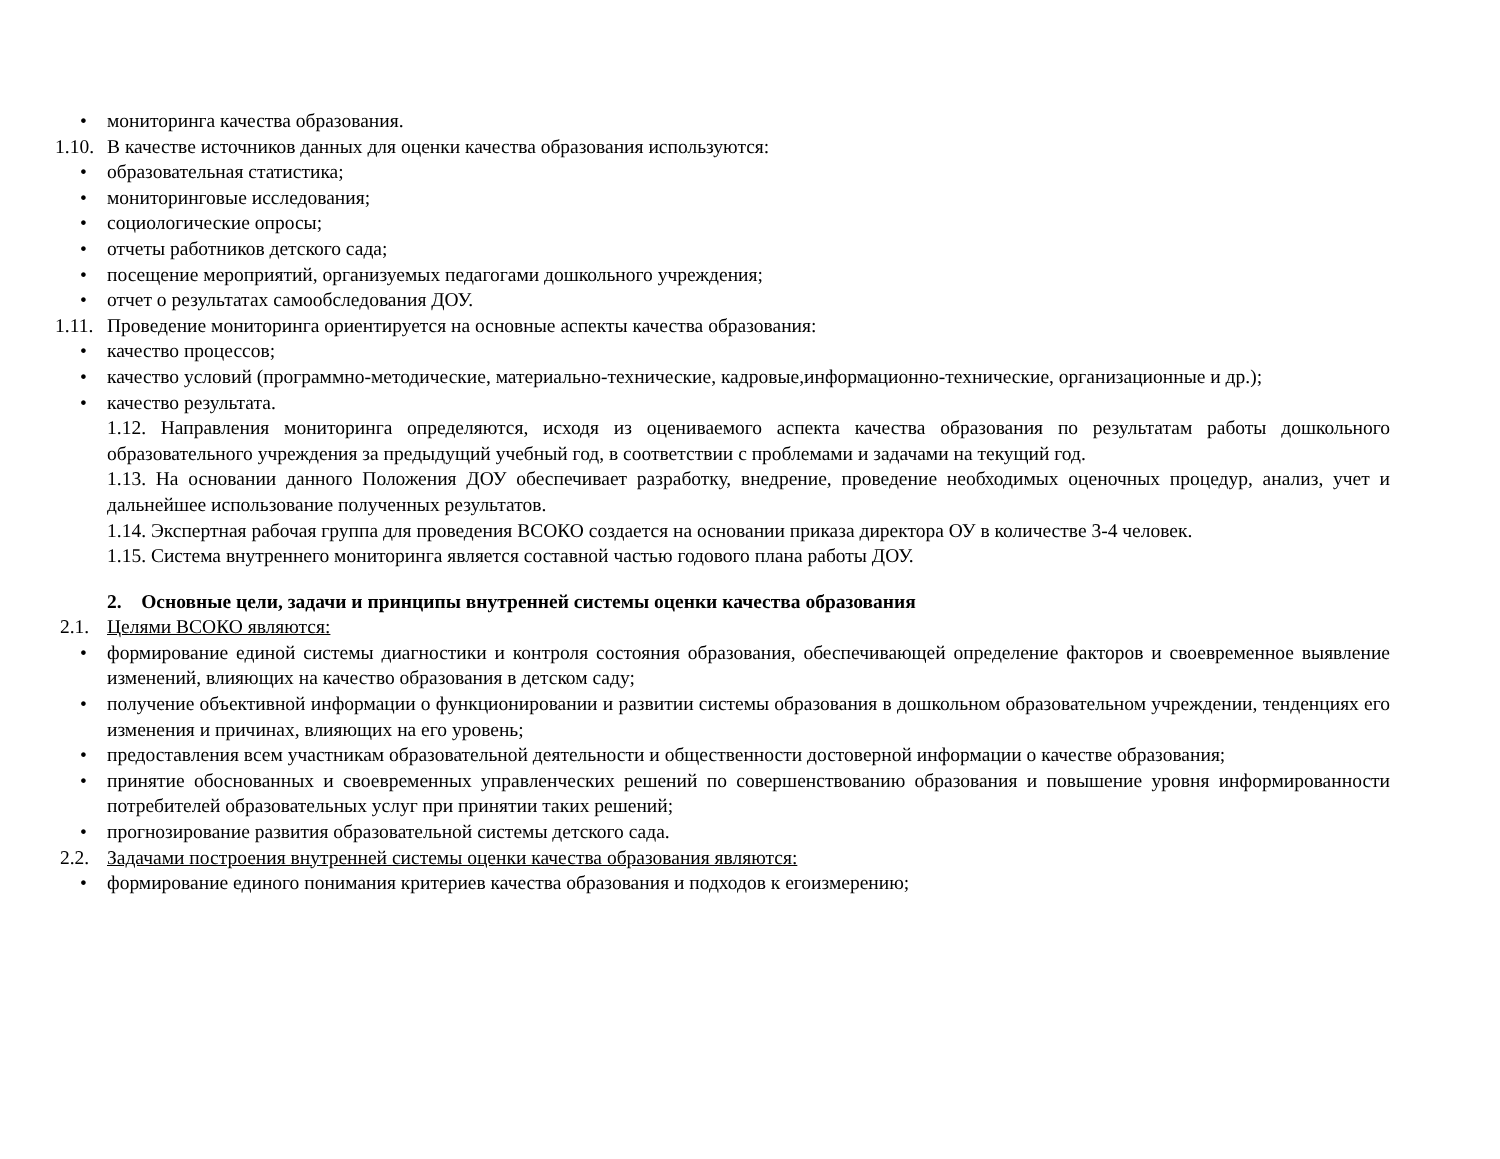• мониторинга качества образования.
1.10. В качестве источников данных для оценки качества образования используются:
• образовательная статистика;
• мониторинговые исследования;
• социологические опросы;
• отчеты работников детского сада;
• посещение мероприятий, организуемых педагогами дошкольного учреждения;
• отчет о результатах самообследования ДОУ.
1.11. Проведение мониторинга ориентируется на основные аспекты качества образования:
• качество процессов;
• качество условий (программно-методические, материально-технические, кадровые,информационно-технические, организационные и др.);
• качество результата.
1.12. Направления мониторинга определяются, исходя из оцениваемого аспекта качества образования по результатам работы дошкольного образовательного учреждения за предыдущий учебный год, в соответствии с проблемами и задачами на текущий год.
1.13. На основании данного Положения ДОУ обеспечивает разработку, внедрение, проведение необходимых оценочных процедур, анализ, учет и дальнейшее использование полученных результатов.
1.14. Экспертная рабочая группа для проведения ВСОКО создается на основании приказа директора ОУ в количестве 3-4 человек.
1.15. Система внутреннего мониторинга является составной частью годового плана работы ДОУ.
2. Основные цели, задачи и принципы внутренней системы оценки качества образования
2.1. Целями ВСОКО являются:
• формирование единой системы диагностики и контроля состояния образования, обеспечивающей определение факторов и своевременное выявление изменений, влияющих на качество образования в детском саду;
• получение объективной информации о функционировании и развитии системы образования в дошкольном образовательном учреждении, тенденциях его изменения и причинах, влияющих на его уровень;
• предоставления всем участникам образовательной деятельности и общественности достоверной информации о качестве образования;
• принятие обоснованных и своевременных управленческих решений по совершенствованию образования и повышение уровня информированности потребителей образовательных услуг при принятии таких решений;
• прогнозирование развития образовательной системы детского сада.
2.2. Задачами построения внутренней системы оценки качества образования являются:
• формирование единого понимания критериев качества образования и подходов к егоизмерению;